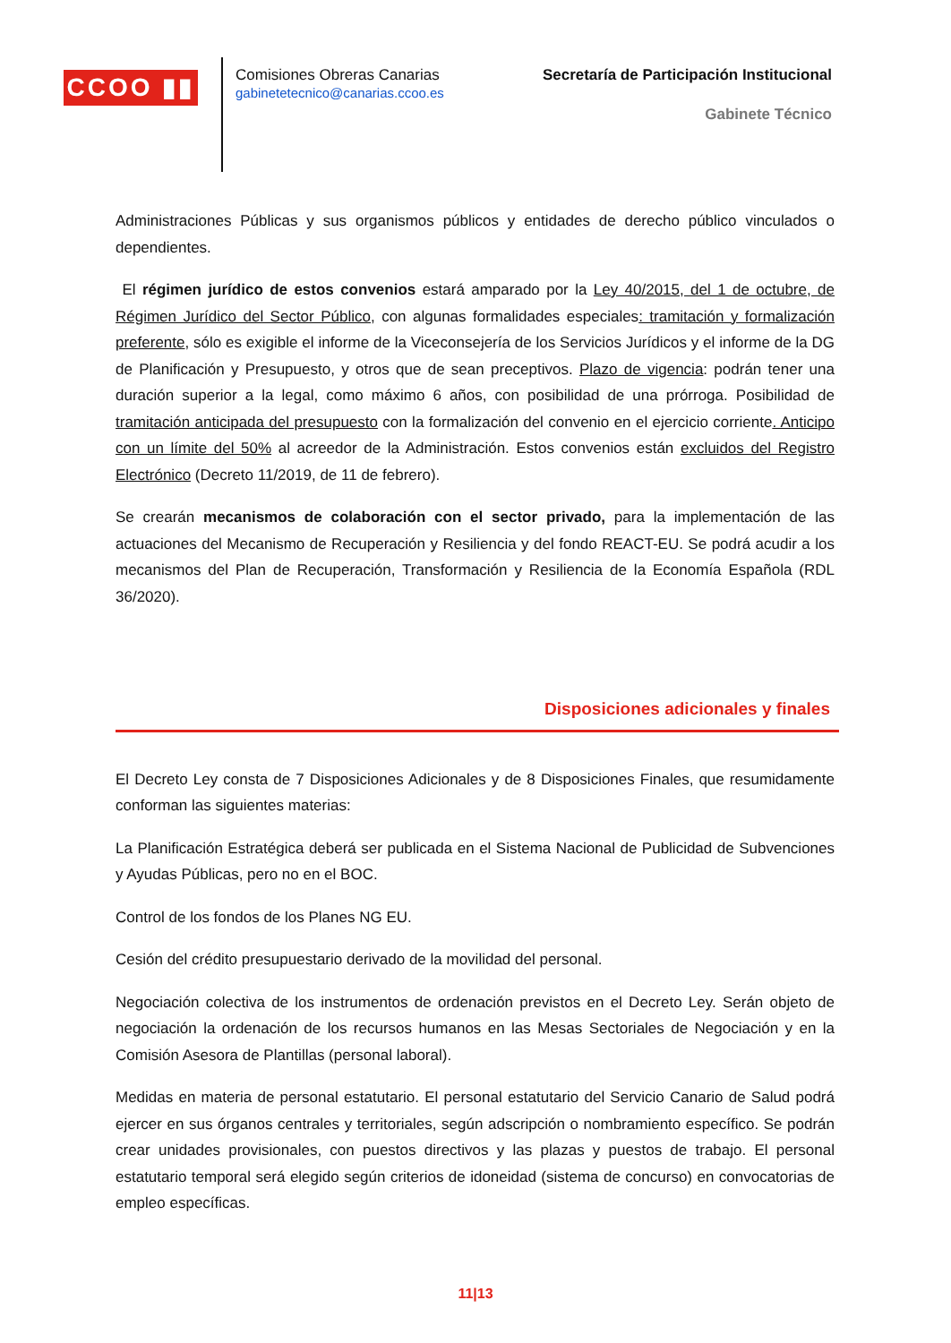CCOO ▮▮
Comisiones Obreras Canarias
gabinetetecnico@canarias.ccoo.es
Secretaría de Participación Institucional
Gabinete Técnico
Administraciones Públicas y sus organismos públicos y entidades de derecho público vinculados o dependientes.
El régimen jurídico de estos convenios estará amparado por la Ley 40/2015, del 1 de octubre, de Régimen Jurídico del Sector Público, con algunas formalidades especiales: tramitación y formalización preferente, sólo es exigible el informe de la Viceconsejería de los Servicios Jurídicos y el informe de la DG de Planificación y Presupuesto, y otros que de sean preceptivos. Plazo de vigencia: podrán tener una duración superior a la legal, como máximo 6 años, con posibilidad de una prórroga. Posibilidad de tramitación anticipada del presupuesto con la formalización del convenio en el ejercicio corriente. Anticipo con un límite del 50% al acreedor de la Administración. Estos convenios están excluidos del Registro Electrónico (Decreto 11/2019, de 11 de febrero).
Se crearán mecanismos de colaboración con el sector privado, para la implementación de las actuaciones del Mecanismo de Recuperación y Resiliencia y del fondo REACT-EU. Se podrá acudir a los mecanismos del Plan de Recuperación, Transformación y Resiliencia de la Economía Española (RDL 36/2020).
Disposiciones adicionales y finales
El Decreto Ley consta de 7 Disposiciones Adicionales y de 8 Disposiciones Finales, que resumidamente conforman las siguientes materias:
La Planificación Estratégica deberá ser publicada en el Sistema Nacional de Publicidad de Subvenciones y Ayudas Públicas, pero no en el BOC.
Control de los fondos de los Planes NG EU.
Cesión del crédito presupuestario derivado de la movilidad del personal.
Negociación colectiva de los instrumentos de ordenación previstos en el Decreto Ley. Serán objeto de negociación la ordenación de los recursos humanos en las Mesas Sectoriales de Negociación y en la Comisión Asesora de Plantillas (personal laboral).
Medidas en materia de personal estatutario. El personal estatutario del Servicio Canario de Salud podrá ejercer en sus órganos centrales y territoriales, según adscripción o nombramiento específico. Se podrán crear unidades provisionales, con puestos directivos y las plazas y puestos de trabajo. El personal estatutario temporal será elegido según criterios de idoneidad (sistema de concurso) en convocatorias de empleo específicas.
11|13